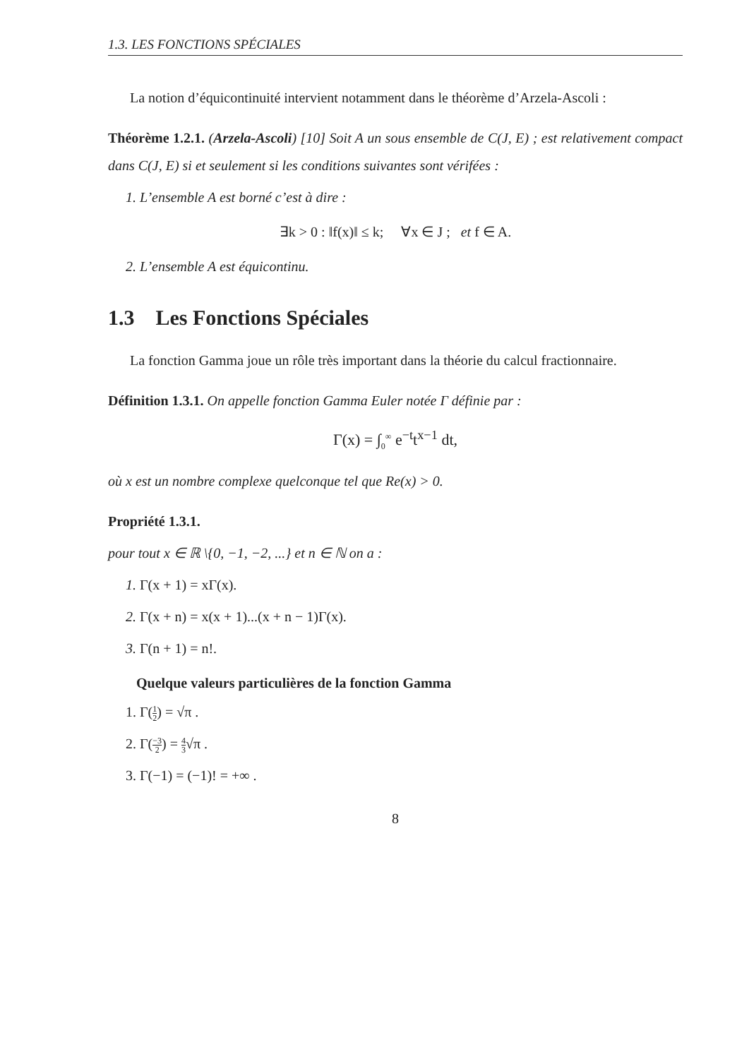1.3. LES FONCTIONS SPÉCIALES
La notion d’équicontinuité intervient notamment dans le théorème d’Arzela-Ascoli :
Théorème 1.2.1. (Arzela-Ascoli) [10] Soit A un sous ensemble de C(J, E) ; est relativement compact dans C(J, E) si et seulement si les conditions suivantes sont vérifées :
1. L’ensemble A est borné c’est à dire :
∃k > 0 : ‖f(x)‖ ≤ k; ∀x ∈ J ; et f ∈ A.
2. L’ensemble A est équicontinu.
1.3 Les Fonctions Spéciales
La fonction Gamma joue un rôle très important dans la théorie du calcul fractionnaire.
Définition 1.3.1. On appelle fonction Gamma Euler notée Γ définie par :
Γ(x) = ∫<sub>0</sub><sup>∞</sup> e<sup>−t</sup>t<sup>x−1</sup> dt,
où x est un nombre complexe quelconque tel que Re(x) > 0.
Propriété 1.3.1.
pour tout x ∈ ℝ \{0, −1, −2, ...} et n ∈ ℕ on a :
1. Γ(x + 1) = xΓ(x).
2. Γ(x + n) = x(x + 1)...(x + n − 1)Γ(x).
3. Γ(n + 1) = n!.
Quelque valeurs particulières de la fonction Gamma
1. Γ(1 2) = √π .
2. Γ(−3 2) = 4 3√π .
3. Γ(−1) = (−1)! = +∞ .
8